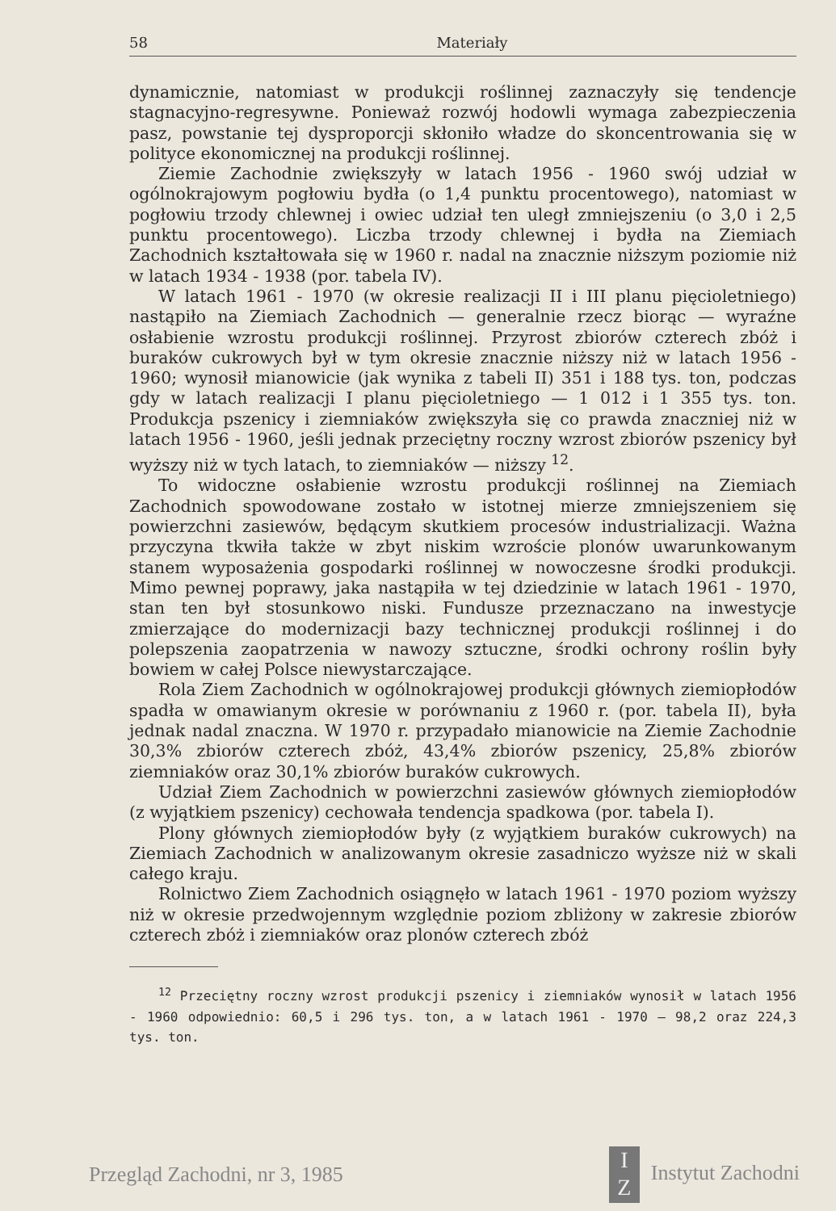58 Materiały
dynamicznie, natomiast w produkcji roślinnej zaznaczyły się tendencje stagnacyjno-regresywne. Ponieważ rozwój hodowli wymaga zabezpieczenia pasz, powstanie tej dysproporcji skłoniło władze do skoncentrowania się w polityce ekonomicznej na produkcji roślinnej.
Ziemie Zachodnie zwiększyły w latach 1956 - 1960 swój udział w ogólnokrajowym pogłowiu bydła (o 1,4 punktu procentowego), natomiast w pogłowiu trzody chlewnej i owiec udział ten uległ zmniejszeniu (o 3,0 i 2,5 punktu procentowego). Liczba trzody chlewnej i bydła na Ziemiach Zachodnich kształtowała się w 1960 r. nadal na znacznie niższym poziomie niż w latach 1934 - 1938 (por. tabela IV).
W latach 1961 - 1970 (w okresie realizacji II i III planu pięcioletniego) nastąpiło na Ziemiach Zachodnich — generalnie rzecz biorąc — wyraźne osłabienie wzrostu produkcji roślinnej. Przyrost zbiorów czterech zbóż i buraków cukrowych był w tym okresie znacznie niższy niż w latach 1956 - 1960; wynosił mianowicie (jak wynika z tabeli II) 351 i 188 tys. ton, podczas gdy w latach realizacji I planu pięcioletniego — 1 012 i 1 355 tys. ton. Produkcja pszenicy i ziemniaków zwiększyła się co prawda znaczniej niż w latach 1956 - 1960, jeśli jednak przeciętny roczny wzrost zbiorów pszenicy był wyższy niż w tych latach, to ziemniaków — niższy <sup>12</sup>.
To widoczne osłabienie wzrostu produkcji roślinnej na Ziemiach Zachodnich spowodowane zostało w istotnej mierze zmniejszeniem się powierzchni zasiewów, będącym skutkiem procesów industrializacji. Ważna przyczyna tkwiła także w zbyt niskim wzroście plonów uwarunkowanym stanem wyposażenia gospodarki roślinnej w nowoczesne środki produkcji. Mimo pewnej poprawy, jaka nastąpiła w tej dziedzinie w latach 1961 - 1970, stan ten był stosunkowo niski. Fundusze przeznaczano na inwestycje zmierzające do modernizacji bazy technicznej produkcji roślinnej i do polepszenia zaopatrzenia w nawozy sztuczne, środki ochrony roślin były bowiem w całej Polsce niewystarczające.
Rola Ziem Zachodnich w ogólnokrajowej produkcji głównych ziemiopłodów spadła w omawianym okresie w porównaniu z 1960 r. (por. tabela II), była jednak nadal znaczna. W 1970 r. przypadało mianowicie na Ziemie Zachodnie 30,3% zbiorów czterech zbóż, 43,4% zbiorów pszenicy, 25,8% zbiorów ziemniaków oraz 30,1% zbiorów buraków cukrowych.
Udział Ziem Zachodnich w powierzchni zasiewów głównych ziemiopłodów (z wyjątkiem pszenicy) cechowała tendencja spadkowa (por. tabela I).
Plony głównych ziemiopłodów były (z wyjątkiem buraków cukrowych) na Ziemiach Zachodnich w analizowanym okresie zasadniczo wyższe niż w skali całego kraju.
Rolnictwo Ziem Zachodnich osiągnęło w latach 1961 - 1970 poziom wyższy niż w okresie przedwojennym względnie poziom zbliżony w zakresie zbiorów czterech zbóż i ziemniaków oraz plonów czterech zbóż
<sup>12</sup> Przeciętny roczny wzrost produkcji pszenicy i ziemniaków wynosił w latach 1956 - 1960 odpowiednio: 60,5 i 296 tys. ton, a w latach 1961 - 1970 — 98,2 oraz 224,3 tys. ton.
Przegląd Zachodni, nr 3, 1985 I
Z Instytut Zachodni